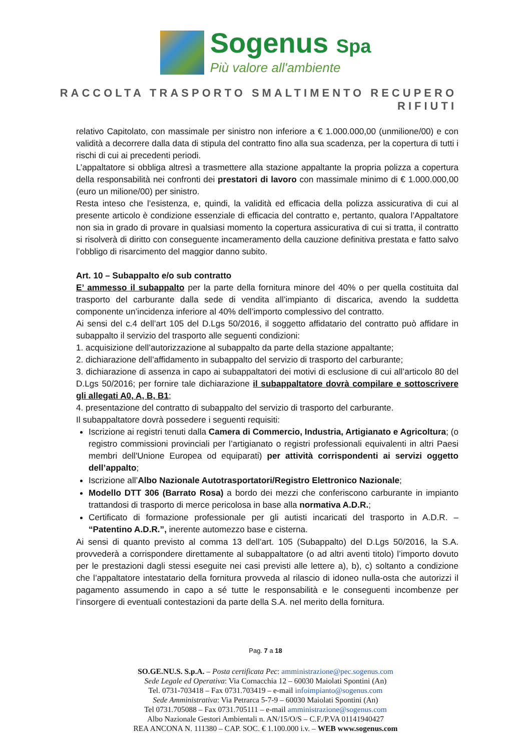Sogenus Spa
Più valore all'ambiente
RACCOLTA TRASPORTO SMALTIMENTO RECUPERO RIFIUTI
relativo Capitolato, con massimale per sinistro non inferiore a € 1.000.000,00 (unmilione/00) e con validità a decorrere dalla data di stipula del contratto fino alla sua scadenza, per la copertura di tutti i rischi di cui ai precedenti periodi.
L’appaltatore si obbliga altresì a trasmettere alla stazione appaltante la propria polizza a copertura della responsabilità nei confronti dei prestatori di lavoro con massimale minimo di € 1.000.000,00 (euro un milione/00) per sinistro.
Resta inteso che l’esistenza, e, quindi, la validità ed efficacia della polizza assicurativa di cui al presente articolo è condizione essenziale di efficacia del contratto e, pertanto, qualora l’Appaltatore non sia in grado di provare in qualsiasi momento la copertura assicurativa di cui si tratta, il contratto si risolverà di diritto con conseguente incameramento della cauzione definitiva prestata e fatto salvo l’obbligo di risarcimento del maggior danno subito.
Art. 10 – Subappalto e/o sub contratto
E’ ammesso il subappalto per la parte della fornitura minore del 40% o per quella costituita dal trasporto del carburante dalla sede di vendita all’impianto di discarica, avendo la suddetta componente un’incidenza inferiore al 40% dell’importo complessivo del contratto.
Ai sensi del c.4 dell’art 105 del D.Lgs 50/2016, il soggetto affidatario del contratto può affidare in subappalto il servizio del trasporto alle seguenti condizioni:
1. acquisizione dell’autorizzazione al subappalto da parte della stazione appaltante;
2. dichiarazione dell’affidamento in subappalto del servizio di trasporto del carburante;
3. dichiarazione di assenza in capo ai subappaltatori dei motivi di esclusione di cui all’articolo 80 del D.Lgs 50/2016; per fornire tale dichiarazione il subappaltatore dovrà compilare e sottoscrivere gli allegati A0, A, B, B1;
4. presentazione del contratto di subappalto del servizio di trasporto del carburante.
Il subappaltatore dovrà possedere i seguenti requisiti:
Iscrizione ai registri tenuti dalla Camera di Commercio, Industria, Artigianato e Agricoltura; (o registro commissioni provinciali per l’artigianato o registri professionali equivalenti in altri Paesi membri dell'Unione Europea od equiparati) per attività corrispondenti ai servizi oggetto dell’appalto;
Iscrizione all’Albo Nazionale Autotrasportatori/Registro Elettronico Nazionale;
Modello DTT 306 (Barrato Rosa) a bordo dei mezzi che conferiscono carburante in impianto trattandosi di trasporto di merce pericolosa in base alla normativa A.D.R.;
Certificato di formazione professionale per gli autisti incaricati del trasporto in A.D.R. – “Patentino A.D.R.”, inerente automezzo base e cisterna.
Ai sensi di quanto previsto al comma 13 dell’art. 105 (Subappalto) del D.Lgs 50/2016, la S.A. provvederà a corrispondere direttamente al subappaltatore (o ad altri aventi titolo) l’importo dovuto per le prestazioni dagli stessi eseguite nei casi previsti alle lettere a), b), c) soltanto a condizione che l’appaltatore intestatario della fornitura provveda al rilascio di idoneo nulla-osta che autorizzi il pagamento assumendo in capo a sé tutte le responsabilità e le conseguenti incombenze per l’insorgere di eventuali contestazioni da parte della S.A. nel merito della fornitura.
Pag. 7 a 18
SO.GE.NU.S. S.p.A. – Posta certificata Pec: amministrazione@pec.sogenus.com
Sede Legale ed Operativa: Via Cornacchia 12 – 60030 Maiolati Spontini (An)
Tel. 0731-703418 – Fax 0731.703419 – e-mail infoimpianto@sogenus.com
Sede Amministrativa: Via Petrarca 5-7-9 – 60030 Maiolati Spontini (An)
Tel 0731.705088 – Fax 0731.705111 – e-mail amministrazione@sogenus.com
Albo Nazionale Gestori Ambientali n. AN/15/O/S – C.F./P.VA 01141940427
REA ANCONA N. 111380 – CAP. SOC. € 1.100.000 i.v. – WEB www.sogenus.com